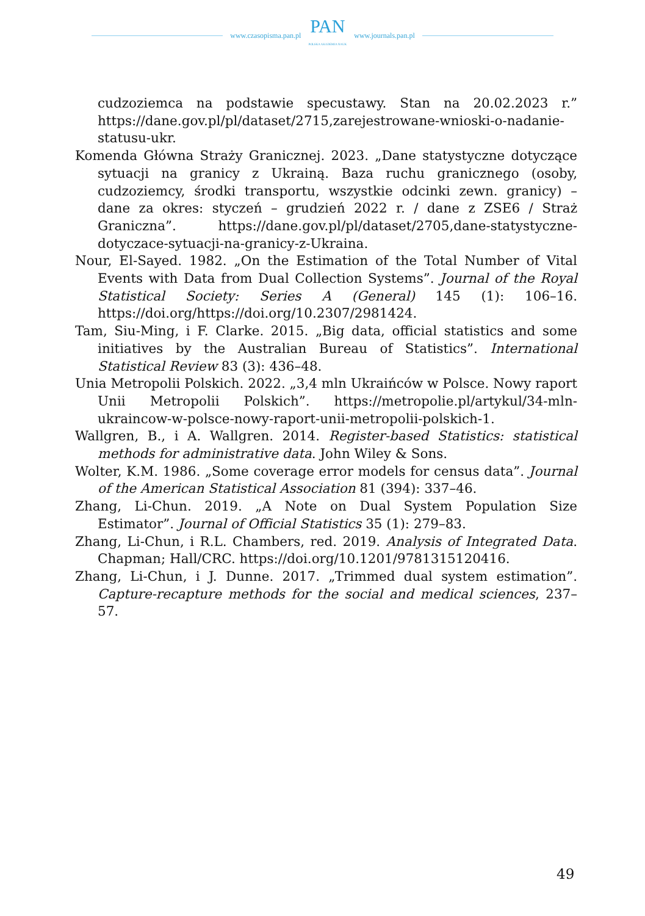www.czasopisma.pan.pl
PAN
POLSKA AKADEMIA NAUK
www.journals.pan.pl
cudzoziemca na podstawie specustawy. Stan na 20.02.2023 r.” https://dane.gov.pl/pl/dataset/2715,zarejestrowane-wnioski-o-nadanie-statusu-ukr.
Komenda Główna Straży Granicznej. 2023. „Dane statystyczne dotyczące sytuacji na granicy z Ukrainą. Baza ruchu granicznego (osoby, cudzoziemcy, środki transportu, wszystkie odcinki zewn. granicy) – dane za okres: styczeń – grudzień 2022 r. / dane z ZSE6 / Straż Graniczna”. https://dane.gov.pl/pl/dataset/2705,dane-statystyczne-dotyczace-sytuacji-na-granicy-z-Ukraina.
Nour, El-Sayed. 1982. „On the Estimation of the Total Number of Vital Events with Data from Dual Collection Systems”. Journal of the Royal Statistical Society: Series A (General) 145 (1): 106–16. https://doi.org/https://doi.org/10.2307/2981424.
Tam, Siu-Ming, i F. Clarke. 2015. „Big data, official statistics and some initiatives by the Australian Bureau of Statistics”. International Statistical Review 83 (3): 436–48.
Unia Metropolii Polskich. 2022. „3,4 mln Ukraińców w Polsce. Nowy raport Unii Metropolii Polskich”. https://metropolie.pl/artykul/34-mln-ukraincow-w-polsce-nowy-raport-unii-metropolii-polskich-1.
Wallgren, B., i A. Wallgren. 2014. Register-based Statistics: statistical methods for administrative data. John Wiley & Sons.
Wolter, K.M. 1986. „Some coverage error models for census data”. Journal of the American Statistical Association 81 (394): 337–46.
Zhang, Li-Chun. 2019. „A Note on Dual System Population Size Estimator”. Journal of Official Statistics 35 (1): 279–83.
Zhang, Li-Chun, i R.L. Chambers, red. 2019. Analysis of Integrated Data. Chapman; Hall/CRC. https://doi.org/10.1201/9781315120416.
Zhang, Li-Chun, i J. Dunne. 2017. „Trimmed dual system estimation”. Capture-recapture methods for the social and medical sciences, 237–57.
49